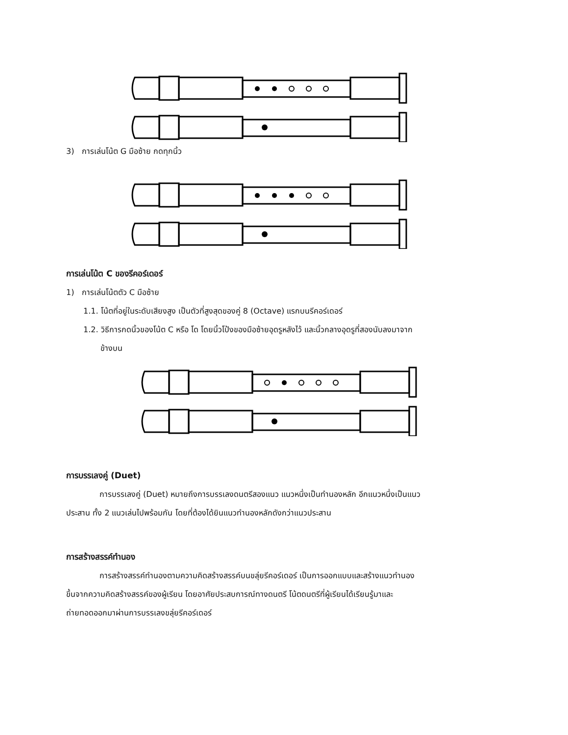3) การเล่นโน้ต G มือซ้าย กดทุกนิ้ว
การเล่นโน้ต C ของรีคอร์เดอร์
1) การเล่นโน้ตตัว C มือซ้าย
1.1. โน้ตที่อยู่ในระดับเสียงสูง เป็นตัวที่สูงสุดของคู่ 8 (Octave) แรกบนรีคอร์เดอร์
1.2. วิธีการกดนิ้วของโน้ต C หรือ โด โดยนิ้วโป้งของมือซ้ายอุดรูหลังไว้ และนิ้วกลางอุดรูที่สองนับลงมาจาก
ข้างบน
การบรรเลงคู่ (Duet)
การบรรเลงคู่ (Duet) หมายถึงการบรรเลงดนตรีสองแนว แนวหนึ่งเป็นทำนองหลัก อีกแนวหนึ่งเป็นแนว
ประสาน ทั้ง 2 แนวเล่นไปพร้อมกัน โดยที่ต้องได้ยินแนวทำนองหลักดังกว่าแนวประสาน
การสร้างสรรค์ทำนอง
การสร้างสรรค์ทำนองตามความคิดสร้างสรรค์บนขลุ่ยรีคอร์เดอร์ เป็นการออกแบบและสร้างแนวทำนอง
ขึ้นจากความคิดสร้างสรรค์ของผู้เรียน โดยอาศัยประสบการณ์ทางดนตรี โน้ตดนตรีที่ผู้เรียนได้เรียนรู้มาและ
ถ่ายทอดออกมาผ่านการบรรเลงขลุ่ยรีคอร์เดอร์